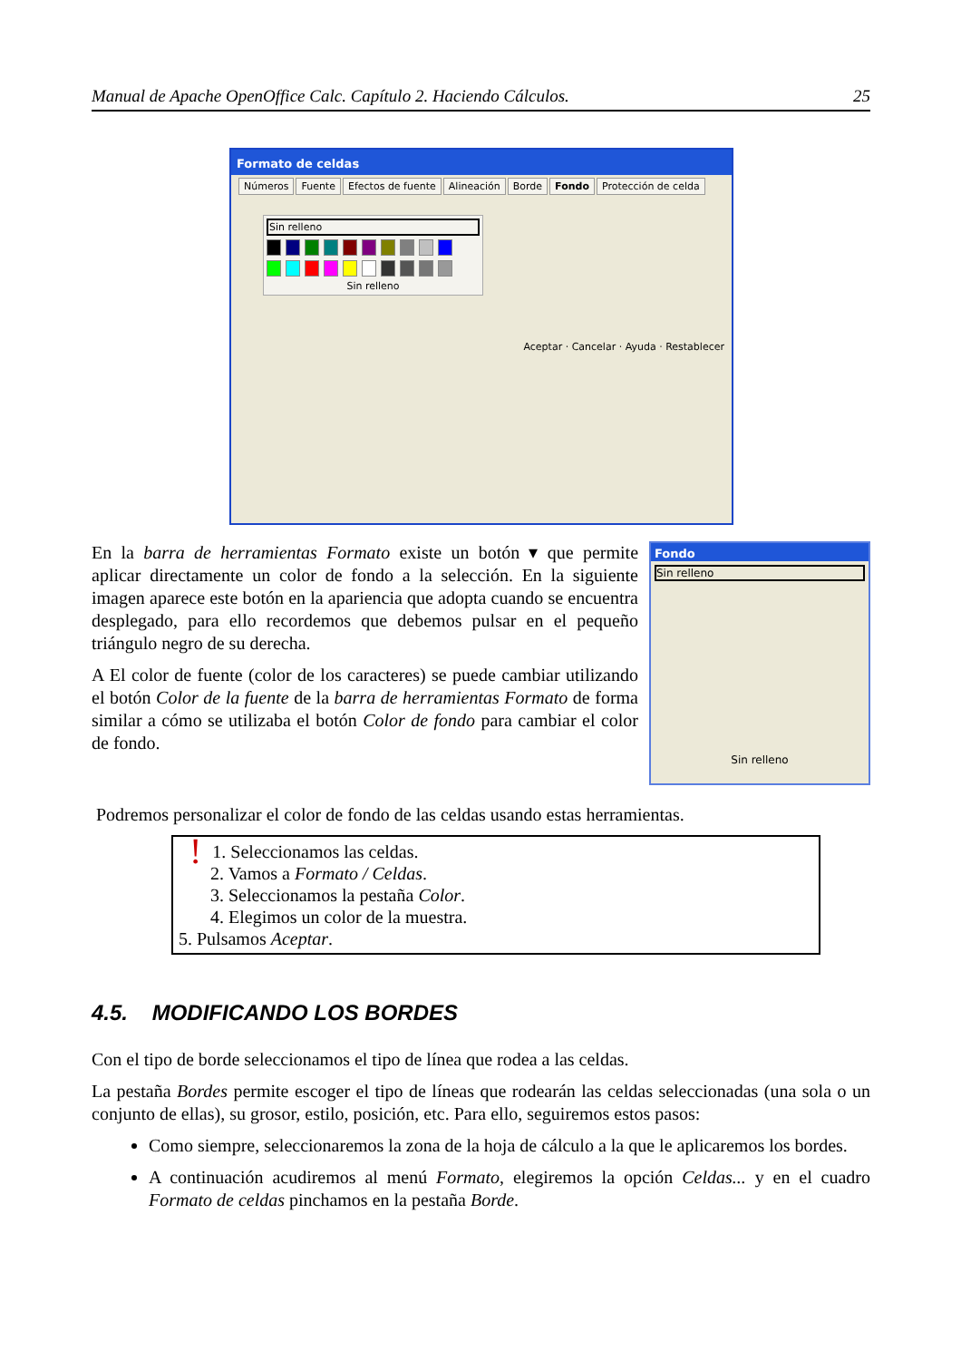Manual de Apache OpenOffice Calc. Capítulo 2. Haciendo Cálculos. 25
Formato de celdas
Números Fuente Efectos de fuente Alineación Borde Fondo Protección de celda
Sin relleno
Sin relleno
Aceptar · Cancelar · Ayuda · Restablecer
En la barra de herramientas Formato existe un botón ▾ que permite aplicar directamente un color de fondo a la selección. En la siguiente imagen aparece este botón en la apariencia que adopta cuando se encuentra desplegado, para ello recordemos que debemos pulsar en el pequeño triángulo negro de su derecha.
A El color de fuente (color de los caracteres) se puede cambiar utilizando el botón Color de la fuente de la barra de herramientas Formato de forma similar a cómo se utilizaba el botón Color de fondo para cambiar el color de fondo.
Fondo
Sin relleno
Sin relleno
Podremos personalizar el color de fondo de las celdas usando estas herramientas.
!
1. Seleccionamos las celdas.
2. Vamos a Formato / Celdas.
3. Seleccionamos la pestaña Color.
4. Elegimos un color de la muestra.
5. Pulsamos Aceptar.
4.5. MODIFICANDO LOS BORDES
Con el tipo de borde seleccionamos el tipo de línea que rodea a las celdas.
La pestaña Bordes permite escoger el tipo de líneas que rodearán las celdas seleccionadas (una sola o un conjunto de ellas), su grosor, estilo, posición, etc. Para ello, seguiremos estos pasos:
Como siempre, seleccionaremos la zona de la hoja de cálculo a la que le aplicaremos los bordes.
A continuación acudiremos al menú Formato, elegiremos la opción Celdas... y en el cuadro Formato de celdas pinchamos en la pestaña Borde.